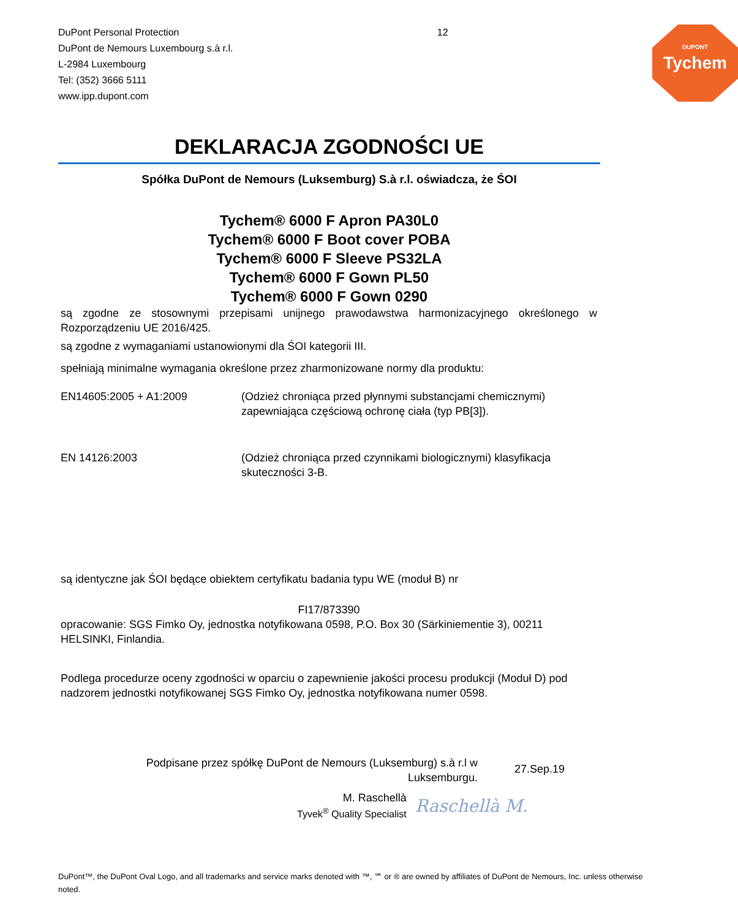DuPont Personal Protection
DuPont de Nemours Luxembourg s.à r.l.
L-2984 Luxembourg
Tel: (352) 3666 5111
www.ipp.dupont.com
12
DUPONT
Tychem
DEKLARACJA ZGODNOŚCI UE
Spółka DuPont de Nemours (Luksemburg) S.à r.l. oświadcza, że ŚOI
Tychem® 6000 F Apron PA30L0
Tychem® 6000 F Boot cover POBA
Tychem® 6000 F Sleeve PS32LA
Tychem® 6000 F Gown PL50
Tychem® 6000 F Gown 0290
są zgodne ze stosownymi przepisami unijnego prawodawstwa harmonizacyjnego określonego w Rozporządzeniu UE 2016/425.
są zgodne z wymaganiami ustanowionymi dla ŚOI kategorii III.
spełniają minimalne wymagania określone przez zharmonizowane normy dla produktu:
EN14605:2005 + A1:2009 (Odzież chroniąca przed płynnymi substancjami chemicznymi) zapewniająca częściową ochronę ciała (typ PB[3]).
EN 14126:2003 (Odzież chroniąca przed czynnikami biologicznymi) klasyfikacja skuteczności 3-B.
są identyczne jak ŚOI będące obiektem certyfikatu badania typu WE (moduł B) nr
FI17/873390
opracowanie: SGS Fimko Oy, jednostka notyfikowana 0598, P.O. Box 30 (Särkiniementie 3), 00211 HELSINKI, Finlandia.
Podlega procedurze oceny zgodności w oparciu o zapewnienie jakości procesu produkcji (Moduł D) pod nadzorem jednostki notyfikowanej SGS Fimko Oy, jednostka notyfikowana numer 0598.
Podpisane przez spółkę DuPont de Nemours (Luksemburg) s.à r.l w
Luksemburgu.
27.Sep.19
M. Raschellà
Tyvek<sup>®</sup> Quality Specialist
Raschellà M.
DuPont™, the DuPont Oval Logo, and all trademarks and service marks denoted with ™, ℠ or ® are owned by affiliates of DuPont de Nemours, Inc. unless otherwise noted.